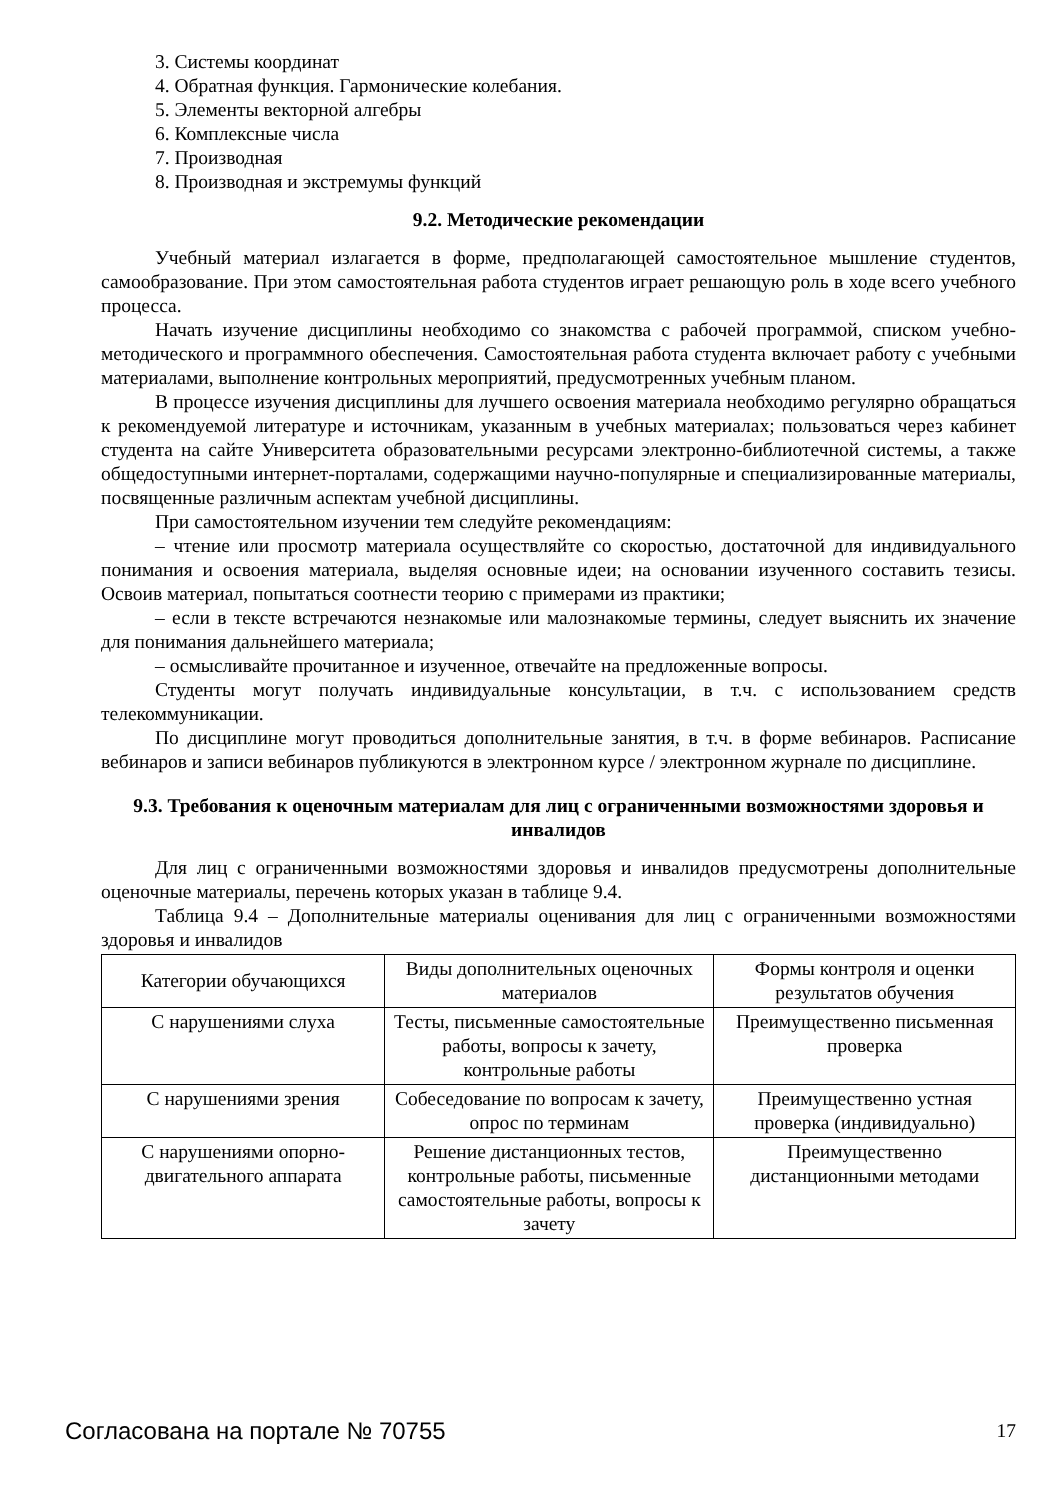3. Системы координат
4. Обратная функция. Гармонические колебания.
5. Элементы векторной алгебры
6. Комплексные числа
7. Производная
8. Производная и экстремумы функций
9.2. Методические рекомендации
Учебный материал излагается в форме, предполагающей самостоятельное мышление студентов, самообразование. При этом самостоятельная работа студентов играет решающую роль в ходе всего учебного процесса.
Начать изучение дисциплины необходимо со знакомства с рабочей программой, списком учебно-методического и программного обеспечения. Самостоятельная работа студента включает работу с учебными материалами, выполнение контрольных мероприятий, предусмотренных учебным планом.
В процессе изучения дисциплины для лучшего освоения материала необходимо регулярно обращаться к рекомендуемой литературе и источникам, указанным в учебных материалах; пользоваться через кабинет студента на сайте Университета образовательными ресурсами электронно-библиотечной системы, а также общедоступными интернет-порталами, содержащими научно-популярные и специализированные материалы, посвященные различным аспектам учебной дисциплины.
При самостоятельном изучении тем следуйте рекомендациям:
– чтение или просмотр материала осуществляйте со скоростью, достаточной для индивидуального понимания и освоения материала, выделяя основные идеи; на основании изученного составить тезисы. Освоив материал, попытаться соотнести теорию с примерами из практики;
– если в тексте встречаются незнакомые или малознакомые термины, следует выяснить их значение для понимания дальнейшего материала;
– осмысливайте прочитанное и изученное, отвечайте на предложенные вопросы.
Студенты могут получать индивидуальные консультации, в т.ч. с использованием средств телекоммуникации.
По дисциплине могут проводиться дополнительные занятия, в т.ч. в форме вебинаров. Расписание вебинаров и записи вебинаров публикуются в электронном курсе / электронном журнале по дисциплине.
9.3. Требования к оценочным материалам для лиц с ограниченными возможностями здоровья и инвалидов
Для лиц с ограниченными возможностями здоровья и инвалидов предусмотрены дополнительные оценочные материалы, перечень которых указан в таблице 9.4.
Таблица 9.4 – Дополнительные материалы оценивания для лиц с ограниченными возможностями здоровья и инвалидов
| Категории обучающихся | Виды дополнительных оценочных материалов | Формы контроля и оценки результатов обучения |
| С нарушениями слуха | Тесты, письменные самостоятельные работы, вопросы к зачету, контрольные работы | Преимущественно письменная проверка |
| С нарушениями зрения | Собеседование по вопросам к зачету, опрос по терминам | Преимущественно устная проверка (индивидуально) |
| С нарушениями опорно-двигательного аппарата | Решение дистанционных тестов, контрольные работы, письменные самостоятельные работы, вопросы к зачету | Преимущественно дистанционными методами |
Согласована на портале № 70755 17